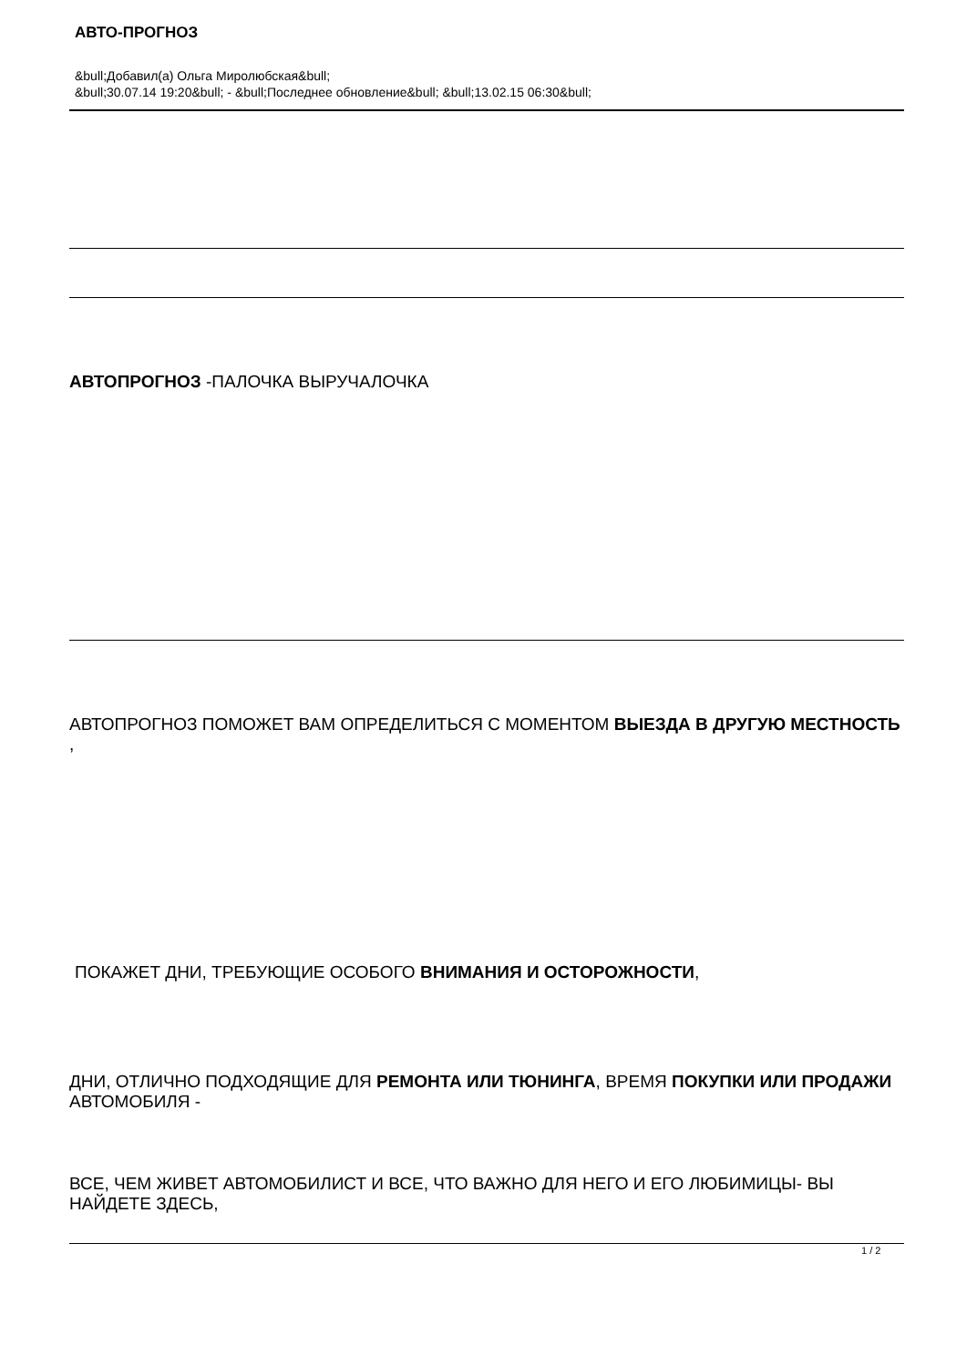АВТО-ПРОГНОЗ
&bull;Добавил(а) Ольга Миролюбская&bull;
&bull;30.07.14 19:20&bull; - &bull;Последнее обновление&bull; &bull;13.02.15 06:30&bull;
АВТОПРОГНОЗ -ПАЛОЧКА ВЫРУЧАЛОЧКА
АВТОПРОГНОЗ ПОМОЖЕТ ВАМ ОПРЕДЕЛИТЬСЯ С МОМЕНТОМ ВЫЕЗДА В ДРУГУЮ МЕСТНОСТЬ
,
ПОКАЖЕТ ДНИ, ТРЕБУЮЩИЕ ОСОБОГО ВНИМАНИЯ И ОСТОРОЖНОСТИ,
ДНИ, ОТЛИЧНО ПОДХОДЯЩИЕ ДЛЯ РЕМОНТА ИЛИ ТЮНИНГА, ВРЕМЯ ПОКУПКИ ИЛИ ПРОДАЖИ
АВТОМОБИЛЯ -
ВСЕ, ЧЕМ ЖИВЕТ АВТОМОБИЛИСТ И ВСЕ, ЧТО ВАЖНО ДЛЯ НЕГО И ЕГО ЛЮБИМИЦЫ- ВЫ НАЙДЕТЕ ЗДЕСЬ,
1 / 2